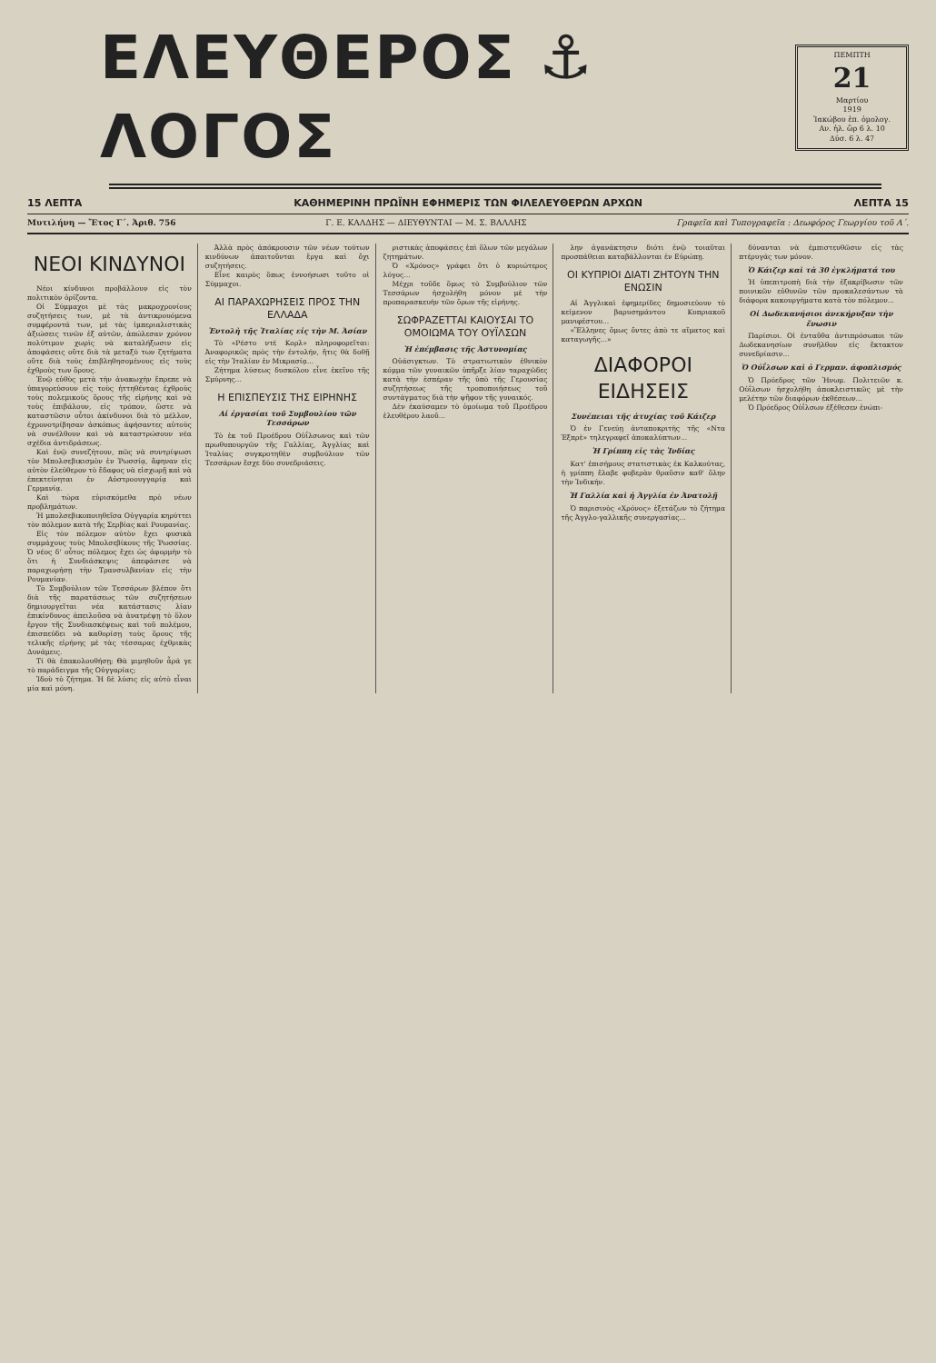ΕΛΕΥΘΕΡΟΣ ⚓ ΛΟΓΟΣ
ΠΕΜΠΤΗ
21
Μαρτίου
1919
Ἰακώβου ἐπ. ὁμολογ.
Αν. ἡλ. ὥρ 6 λ. 10
Δύσ. 6 λ. 47
15 ΛΕΠΤΑ ΚΑΘΗΜΕΡΙΝΗ ΠΡΩΪΝΗ ΕΦΗΜΕΡΙΣ ΤΩΝ ΦΙΛΕΛΕΥΘΕΡΩΝ ΑΡΧΩΝ ΛΕΠΤΑ 15
Μυτιλήνη — Ἔτος Γ΄. Ἀριθ. 756 Γ. Ε. ΚΑΛΔΗΣ — ΔΙΕΥΘΥΝΤΑΙ — Μ. Σ. ΒΑΛΛΗΣ Γραφεῖα καὶ Τυπογραφεῖα : Δεωφόρος Γεωργίου τοῦ Α΄.
ΝΕΟΙ ΚΙΝΔΥΝΟΙ
Νέοι κίνδυνοι προβάλλουν εἰς τὸν πολιτικὸν ὁρίζοντα.
Οἱ Σύμμαχοι μὲ τὰς μακροχρονίους συζητήσεις των, μὲ τὰ ἀντικρουόμενα συμφέροντά των, μὲ τὰς ἰμπεριαλιστικὰς ἀξιώσεις τινῶν ἐξ αὐτῶν, ἀπώλεσαν χρόνον πολύτιμον χωρὶς νὰ καταλήξωσιν εἰς ἀποφάσεις οὔτε διὰ τὰ μεταξύ των ζητήματα οὔτε διὰ τοὺς ἐπιβληθησομένους εἰς τοὺς ἐχθροὺς των ὅρους.
Ἐνῷ εὐθὺς μετὰ τὴν ἀνακωχὴν ἔπρεπε νὰ ὑπαγορεύσουν εἰς τοὺς ἡττηθέντας ἐχθροὺς τοὺς πολεμικοὺς ὅρους τῆς εἰρήνης καὶ νὰ τοὺς ἐπιβάλουν, εἰς τρόπον, ὥστε νὰ καταστῶσιν οὗτοι ἀκίνδυνοι διὰ τὸ μέλλον, ἐχρονοτρίβησαν ἀσκόπως ἀφήσαντες αὐτοὺς νὰ συνέλθουν καὶ νὰ καταστρώσουν νέα σχέδια ἀντιδράσεως.
Καὶ ἐνῷ συνεζήτουν, πῶς νὰ συντρίψωσι τὸν Μπολσεβικισμὸν ἐν Ῥωσσίᾳ, ἄφηναν εἰς αὐτὸν ἐλεύθερον τὸ ἔδαφος νὰ εἰσχωρῇ καὶ νὰ ἐπεκτείνηται ἐν Αὐστροουγγαρίᾳ καὶ Γερμανίᾳ.
Καὶ τώρα εὑρισκόμεθα πρὸ νέων προβλημάτων.
Ἡ μπολσεβικοποιηθεῖσα Οὐγγαρία κηρύττει τὸν πόλεμον κατὰ τῆς Σερβίας καὶ Ρουμανίας.
Εἰς τὸν πόλεμον αὐτὸν ἔχει φυσικὰ συμμάχους τοὺς Μπολσεβίκους τῆς Ῥωσσίας. Ὁ νέος δ' οὗτος πόλεμος ἔχει ὡς ἀφορμὴν τὸ ὅτι ἡ Συνδιάσκεψις ἀπεφάσισε νὰ παραχωρήσῃ τὴν Τρανσυλβανίαν εἰς τὴν Ρουμανίαν.
Τὸ Συμβούλιον τῶν Τεσσάρων βλέπον ὅτι διὰ τῆς παρατάσεως τῶν συζητήσεων δημιουργεῖται νέα κατάστασις λίαν ἐπικίνδυνος ἀπειλοῦσα νὰ ἀνατρέψῃ τὸ ὅλον ἔργον τῆς Συνδιασκέψεως καὶ τοῦ πολέμου, ἐπισπεύδει νὰ καθορίσῃ τοὺς ὅρους τῆς τελικῆς εἰρήνης μὲ τὰς τέσσαρας ἐχθρικὰς Δυνάμεις.
Τί θὰ ἐπακολουθήσῃ; Θὰ μιμηθοῦν ἆρά γε τὸ παράδειγμα τῆς Οὐγγαρίας;
Ἰδοὺ τὸ ζήτημα. Ἡ δὲ λύσις εἰς αὐτὸ εἶναι μία καὶ μόνη.
Ἀλλὰ πρὸς ἀπόκρουσιν τῶν νέων τούτων κινδύνων ἀπαιτοῦνται ἔργα καὶ ὄχι συζητήσεις.
Εἶνε καιρὸς ὅπως ἐννοήσωσι τοῦτο οἱ Σύμμαχοι.
ΑΙ ΠΑΡΑΧΩΡΗΣΕΙΣ ΠΡΟΣ ΤΗΝ ΕΛΛΑΔΑ
Ἐντολὴ τῆς Ἰταλίας εἰς τὴν Μ. Ἀσίαν
Τὸ «Ρέστο ντὲ Κορλ» πληροφορεῖται: Ἀναφορικῶς πρὸς τὴν ἐντολήν, ἥτις θὰ δοθῇ εἰς τὴν Ἰταλίαν ἐν Μικρασίᾳ...
Ζήτημα λύσεως δυσκόλου εἶνε ἐκεῖνο τῆς Σμύρνης...
Η ΕΠΙΣΠΕΥΣΙΣ ΤΗΣ ΕΙΡΗΝΗΣ
Αἱ ἐργασίαι τοῦ Συμβουλίου τῶν Τεσσάρων
Τὸ ἐκ τοῦ Προέδρου Οὐΐλσωνος καὶ τῶν πρωθυπουργῶν τῆς Γαλλίας, Ἀγγλίας καὶ Ἰταλίας συγκροτηθὲν συμβούλιον τῶν Τεσσάρων ἔσχε δύο συνεδριάσεις.
ριστικὰς ἀποφάσεις ἐπὶ ὅλων τῶν μεγάλων ζητημάτων.
Ὁ «Χρόνος» γράφει ὅτι ὁ κυριώτερος λόγος...
Μέχρι τοῦδε ὅμως τὸ Συμβούλιον τῶν Τεσσάρων ἠσχολήθη μόνον μὲ τὴν προπαρασκευὴν τῶν ὅρων τῆς εἰρήνης.
ΣΩΦΡΑΖΕΤΤΑΙ ΚΑΙΟΥΣΑΙ ΤΟ ΟΜΟΙΩΜΑ ΤΟΥ ΟΥΪΛΣΩΝ
Ἡ ἐπέμβασις τῆς Ἀστυνομίας
Οὐάσιγκτων. Τὸ στρατιωτικὸν ἐθνικὸν κόμμα τῶν γυναικῶν ὑπῆρξε λίαν ταραχῶδες κατὰ τὴν ἑσπέραν τῆς ὑπὸ τῆς Γερουσίας συζητήσεως τῆς τροποποιήσεως τοῦ συντάγματος διὰ τὴν ψῆφον τῆς γυναικός.
Δὲν ἐκαύσαμεν τὸ ὁμοίωμα τοῦ Προέδρου ἐλευθέρου λαοῦ...
λην ἀγανάκτησιν διότι ἐνῷ τοιαῦται προσπάθειαι καταβάλλονται ἐν Εὐρώπῃ.
ΟΙ ΚΥΠΡΙΟΙ ΔΙΑΤΙ ΖΗΤΟΥΝ ΤΗΝ ΕΝΩΣΙΝ
Αἱ Ἀγγλικαὶ ἐφημερίδες δημοσιεύουν τὸ κείμενον βαρυσημάντου Κυπριακοῦ μανιφέστου...
«Ἕλληνες ὅμως ὄντες ἀπὸ τε αἵματος καὶ καταγωγῆς...»
ΔΙΑΦΟΡΟΙ ΕΙΔΗΣΕΙΣ
Συνέπειαι τῆς ἀτυχίας τοῦ Κάιζερ
Ὁ ἐν Γενεύῃ ἀνταποκριτὴς τῆς «Ντα Ἐξπρὲ» τηλεγραφεῖ ἀποκαλύπτων...
Ἡ Γρίππη εἰς τὰς Ἰνδίας
Κατ' ἐπισήμους στατιστικὰς ἐκ Καλκούτας, ἡ γρίππη ἔλαβε φοβερὰν θραῦσιν καθ' ὅλην τὴν Ἰνδικήν.
Ἡ Γαλλία καὶ ἡ Ἀγγλία ἐν Ἀνατολῇ
Ὁ παρισινὸς «Χρόνος» ἐξετάζων τὸ ζήτημα τῆς Ἀγγλο-γαλλικῆς συνεργασίας...
δύνανται νὰ ἐμπιστευθῶσιν εἰς τὰς πτέρυγάς των μόνον.
Ὁ Κάιζερ καὶ τὰ 30 ἐγκλήματά του
Ἡ ὑπεπιτροπὴ διὰ τὴν ἐξακρίβωσιν τῶν ποινικῶν εὐθυνῶν τῶν προκαλεσάντων τὰ διάφορα κακουργήματα κατὰ τὸν πόλεμον...
Οἱ Δωδεκανήσιοι ἀνεκήρυξαν τὴν ἕνωσιν
Παρίσιοι. Οἱ ἐνταῦθα ἀντιπρόσωποι τῶν Δωδεκανησίων συνῆλθον εἰς ἔκτακτον συνεδρίασιν...
Ὁ Οὐΐλσων καὶ ὁ Γερμαν. ἀφοπλισμός
Ὁ Πρόεδρος τῶν Ἡνωμ. Πολιτειῶν κ. Οὐΐλσων ἠσχολήθη ἀποκλειστικῶς μὲ τὴν μελέτην τῶν διαφόρων ἐκθέσεων...
Ὁ Πρόεδρος Οὐΐλσων ἐξέθεσεν ἐνώπι-